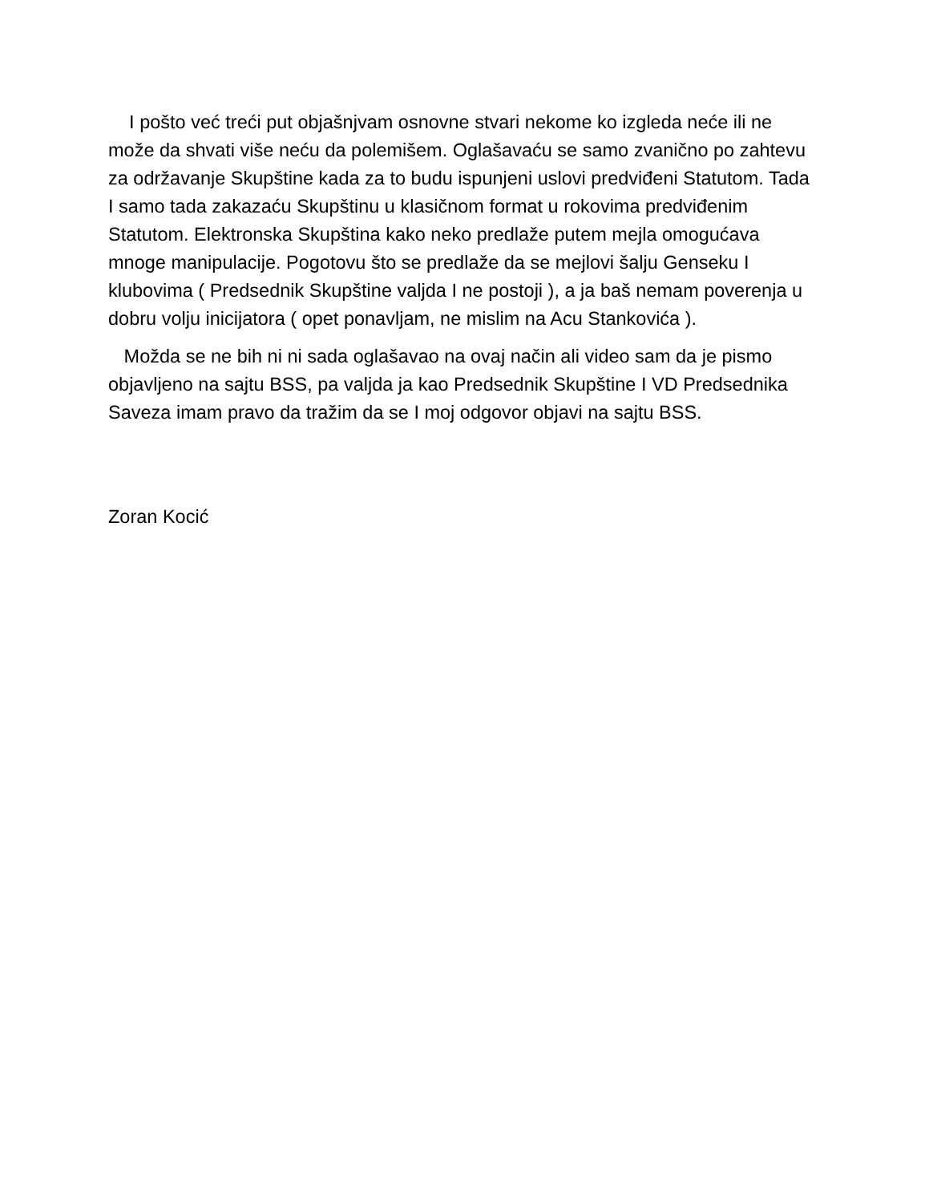I pošto već treći put objašnjvam osnovne stvari nekome ko izgleda neće ili ne može da shvati više neću da polemišem. Oglašavaću se samo zvanično po zahtevu za održavanje Skupštine kada za to budu ispunjeni uslovi predviđeni Statutom. Tada I samo tada zakazaću Skupštinu u klasičnom format u rokovima predviđenim Statutom. Elektronska Skupština kako neko predlaže putem mejla omogućava mnoge manipulacije. Pogotovu što se predlaže da se mejlovi šalju Genseku I klubovima ( Predsednik Skupštine valjda I ne postoji ), a ja baš nemam poverenja u dobru volju inicijatora ( opet ponavljam, ne mislim na Acu Stankovića ).
Možda se ne bih ni ni sada oglašavao na ovaj način ali video sam da je pismo objavljeno na sajtu BSS, pa valjda ja kao Predsednik Skupštine I VD Predsednika Saveza imam pravo da tražim da se I moj odgovor objavi na sajtu BSS.
Zoran Kocić